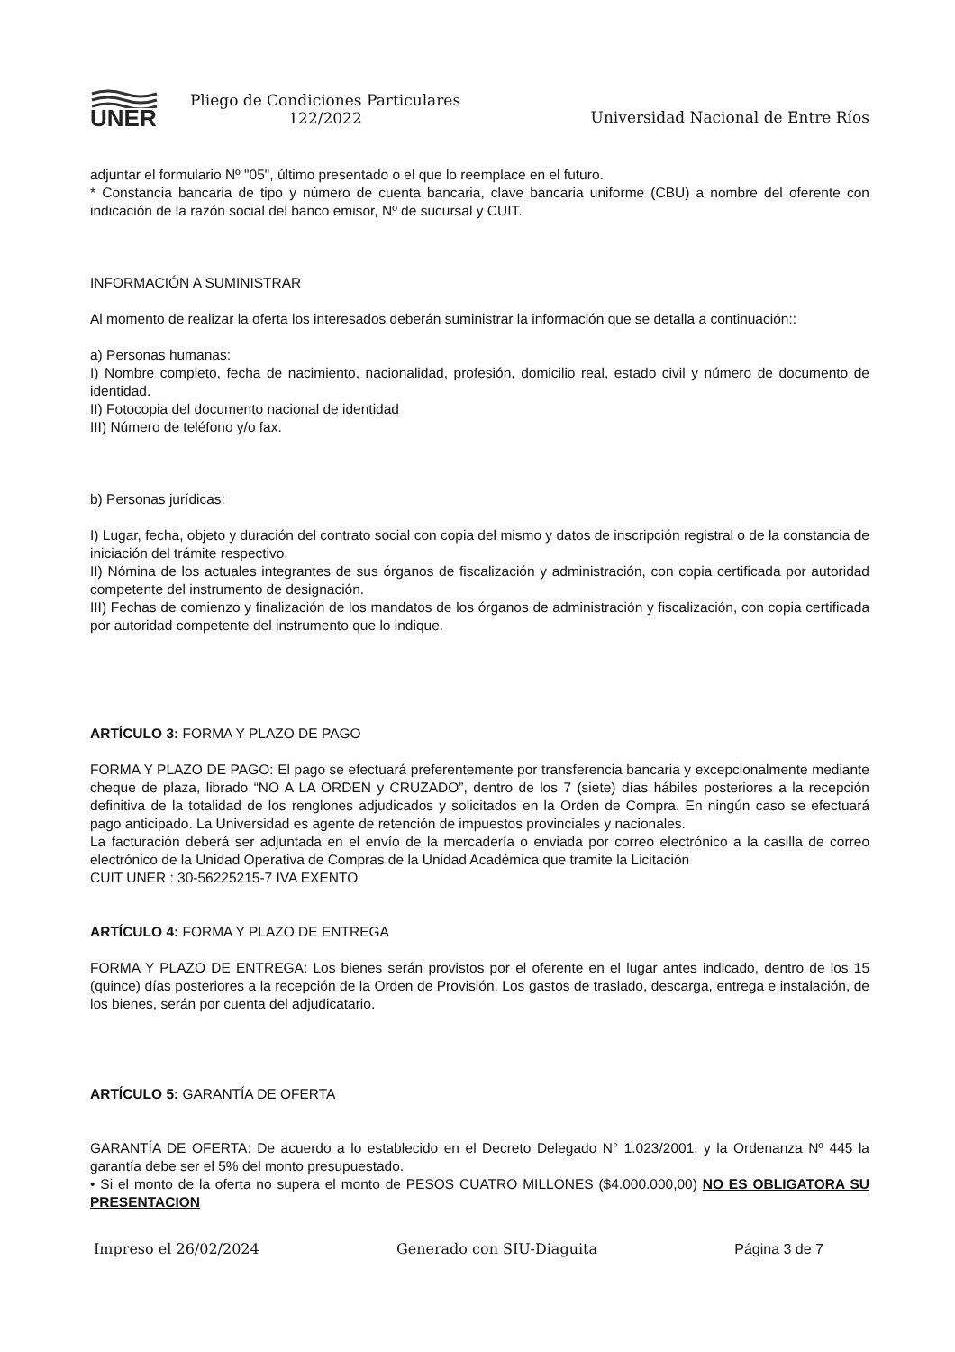UNER
Pliego de Condiciones Particulares 122/2022
Universidad Nacional de Entre Ríos
adjuntar el formulario Nº "05", último presentado o el que lo reemplace en el futuro.
* Constancia bancaria de tipo y número de cuenta bancaria, clave bancaria uniforme (CBU) a nombre del oferente con indicación de la razón social del banco emisor, Nº de sucursal y CUIT.
INFORMACIÓN A SUMINISTRAR
Al momento de realizar la oferta los interesados deberán suministrar la información que se detalla a continuación::
a) Personas humanas:
I) Nombre completo, fecha de nacimiento, nacionalidad, profesión, domicilio real, estado civil y número de documento de identidad.
II) Fotocopia del documento nacional de identidad
III) Número de teléfono y/o fax.
b) Personas jurídicas:
I) Lugar, fecha, objeto y duración del contrato social con copia del mismo y datos de inscripción registral o de la constancia de iniciación del trámite respectivo.
II) Nómina de los actuales integrantes de sus órganos de fiscalización y administración, con copia certificada por autoridad competente del instrumento de designación.
III) Fechas de comienzo y finalización de los mandatos de los órganos de administración y fiscalización, con copia certificada por autoridad competente del instrumento que lo indique.
ARTÍCULO 3: FORMA Y PLAZO DE PAGO
FORMA Y PLAZO DE PAGO: El pago se efectuará preferentemente por transferencia bancaria y excepcionalmente mediante cheque de plaza, librado “NO A LA ORDEN y CRUZADO”, dentro de los 7 (siete) días hábiles posteriores a la recepción definitiva de la totalidad de los renglones adjudicados y solicitados en la Orden de Compra. En ningún caso se efectuará pago anticipado. La Universidad es agente de retención de impuestos provinciales y nacionales.
La facturación deberá ser adjuntada en el envío de la mercadería o enviada por correo electrónico a la casilla de correo electrónico de la Unidad Operativa de Compras de la Unidad Académica que tramite la Licitación
CUIT UNER : 30-56225215-7 IVA EXENTO
ARTÍCULO 4: FORMA Y PLAZO DE ENTREGA
FORMA Y PLAZO DE ENTREGA: Los bienes serán provistos por el oferente en el lugar antes indicado, dentro de los 15 (quince) días posteriores a la recepción de la Orden de Provisión. Los gastos de traslado, descarga, entrega e instalación, de los bienes, serán por cuenta del adjudicatario.
ARTÍCULO 5: GARANTÍA DE OFERTA
GARANTÍA DE OFERTA: De acuerdo a lo establecido en el Decreto Delegado N° 1.023/2001, y la Ordenanza Nº 445 la garantía debe ser el 5% del monto presupuestado.
• Si el monto de la oferta no supera el monto de PESOS CUATRO MILLONES ($4.000.000,00) NO ES OBLIGATORA SU PRESENTACION
Impreso el 26/02/2024 Generado con SIU-Diaguita Página 3 de 7